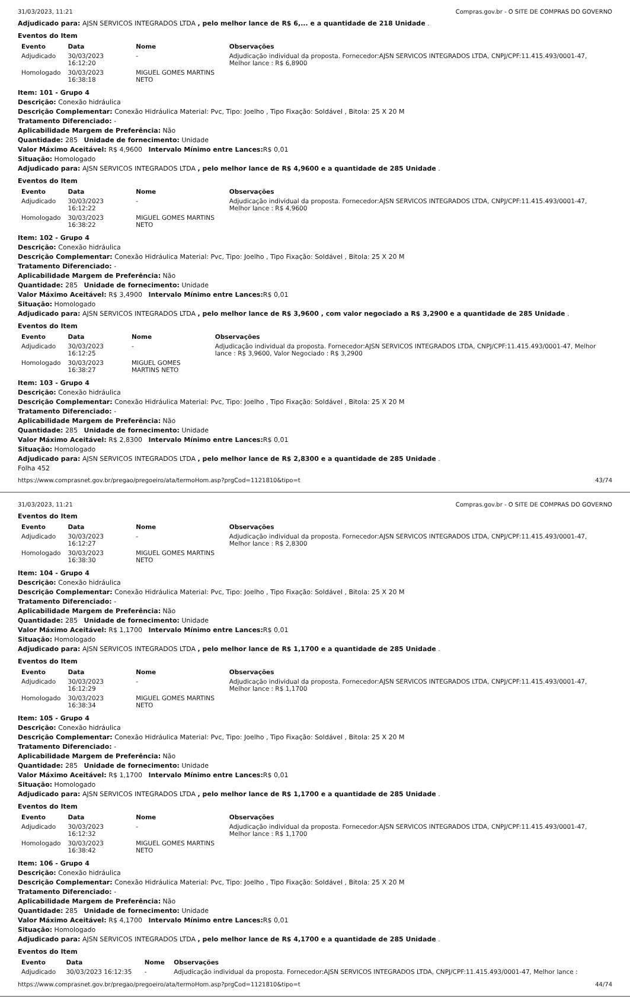31/03/2023, 11:21 Compras.gov.br - O SITE DE COMPRAS DO GOVERNO
Adjudicado para: AJSN SERVICOS INTEGRADOS LTDA , pelo melhor lance de R$ 6,... e a quantidade de 218 Unidade .
Eventos do Item
| Evento | Data | Nome | Observações |
| --- | --- | --- | --- |
| Adjudicado | 30/03/2023 16:12:20 | - | Adjudicação individual da proposta. Fornecedor:AJSN SERVICOS INTEGRADOS LTDA, CNPJ/CPF:11.415.493/0001-47, Melhor lance : R$ 6,8900 |
| Homologado | 30/03/2023 16:38:18 | MIGUEL GOMES MARTINS NETO | |
Item: 101 - Grupo 4
Descrição: Conexão hidráulica
Descrição Complementar: Conexão Hidráulica Material: Pvc, Tipo: Joelho , Tipo Fixação: Soldável , Bitola: 25 X 20 M
Tratamento Diferenciado: -
Aplicabilidade Margem de Preferência: Não
Quantidade: 285 Unidade de fornecimento: Unidade
Valor Máximo Aceitável: R$ 4,9600 Intervalo Mínimo entre Lances: R$ 0,01
Situação: Homologado
Adjudicado para: AJSN SERVICOS INTEGRADOS LTDA , pelo melhor lance de R$ 4,9600 e a quantidade de 285 Unidade .
Eventos do Item
| Evento | Data | Nome | Observações |
| --- | --- | --- | --- |
| Adjudicado | 30/03/2023 16:12:22 | - | Adjudicação individual da proposta. Fornecedor:AJSN SERVICOS INTEGRADOS LTDA, CNPJ/CPF:11.415.493/0001-47, Melhor lance : R$ 4,9600 |
| Homologado | 30/03/2023 16:38:22 | MIGUEL GOMES MARTINS NETO | |
Item: 102 - Grupo 4
Descrição: Conexão hidráulica
Descrição Complementar: Conexão Hidráulica Material: Pvc, Tipo: Joelho , Tipo Fixação: Soldável , Bitola: 25 X 20 M
Tratamento Diferenciado: -
Aplicabilidade Margem de Preferência: Não
Quantidade: 285 Unidade de fornecimento: Unidade
Valor Máximo Aceitável: R$ 3,4900 Intervalo Mínimo entre Lances: R$ 0,01
Situação: Homologado
Adjudicado para: AJSN SERVICOS INTEGRADOS LTDA , pelo melhor lance de R$ 3,9600 , com valor negociado a R$ 3,2900 e a quantidade de 285 Unidade .
Eventos do Item
| Evento | Data | Nome | Observações |
| --- | --- | --- | --- |
| Adjudicado | 30/03/2023 16:12:25 | - | Adjudicação individual da proposta. Fornecedor:AJSN SERVICOS INTEGRADOS LTDA, CNPJ/CPF:11.415.493/0001-47, Melhor lance : R$ 3,9600, Valor Negociado : R$ 3,2900 |
| Homologado | 30/03/2023 16:38:27 | MIGUEL GOMES MARTINS NETO | |
Item: 103 - Grupo 4
Descrição: Conexão hidráulica
Descrição Complementar: Conexão Hidráulica Material: Pvc, Tipo: Joelho , Tipo Fixação: Soldável , Bitola: 25 X 20 M
Tratamento Diferenciado: -
Aplicabilidade Margem de Preferência: Não
Quantidade: 285 Unidade de fornecimento: Unidade
Valor Máximo Aceitável: R$ 2,8300 Intervalo Mínimo entre Lances: R$ 0,01
Situação: Homologado
Adjudicado para: AJSN SERVICOS INTEGRADOS LTDA , pelo melhor lance de R$ 2,8300 e a quantidade de 285 Unidade .
Folha 452
https://www.comprasnet.gov.br/pregao/pregoeiro/ata/termoHom.asp?prgCod=1121810&tipo=t 43/74
31/03/2023, 11:21 Compras.gov.br - O SITE DE COMPRAS DO GOVERNO
Eventos do Item
| Evento | Data | Nome | Observações |
| --- | --- | --- | --- |
| Adjudicado | 30/03/2023 16:12:27 | - | Adjudicação individual da proposta. Fornecedor:AJSN SERVICOS INTEGRADOS LTDA, CNPJ/CPF:11.415.493/0001-47, Melhor lance : R$ 2,8300 |
| Homologado | 30/03/2023 16:38:30 | MIGUEL GOMES MARTINS NETO | |
Item: 104 - Grupo 4
Descrição: Conexão hidráulica
Descrição Complementar: Conexão Hidráulica Material: Pvc, Tipo: Joelho , Tipo Fixação: Soldável , Bitola: 25 X 20 M
Tratamento Diferenciado: -
Aplicabilidade Margem de Preferência: Não
Quantidade: 285 Unidade de fornecimento: Unidade
Valor Máximo Aceitável: R$ 1,1700 Intervalo Mínimo entre Lances: R$ 0,01
Situação: Homologado
Adjudicado para: AJSN SERVICOS INTEGRADOS LTDA , pelo melhor lance de R$ 1,1700 e a quantidade de 285 Unidade .
Eventos do Item
| Evento | Data | Nome | Observações |
| --- | --- | --- | --- |
| Adjudicado | 30/03/2023 16:12:29 | - | Adjudicação individual da proposta. Fornecedor:AJSN SERVICOS INTEGRADOS LTDA, CNPJ/CPF:11.415.493/0001-47, Melhor lance : R$ 1,1700 |
| Homologado | 30/03/2023 16:38:34 | MIGUEL GOMES MARTINS NETO | |
Item: 105 - Grupo 4
Descrição: Conexão hidráulica
Descrição Complementar: Conexão Hidráulica Material: Pvc, Tipo: Joelho , Tipo Fixação: Soldável , Bitola: 25 X 20 M
Tratamento Diferenciado: -
Aplicabilidade Margem de Preferência: Não
Quantidade: 285 Unidade de fornecimento: Unidade
Valor Máximo Aceitável: R$ 1,1700 Intervalo Mínimo entre Lances: R$ 0,01
Situação: Homologado
Adjudicado para: AJSN SERVICOS INTEGRADOS LTDA , pelo melhor lance de R$ 1,1700 e a quantidade de 285 Unidade .
Eventos do Item
| Evento | Data | Nome | Observações |
| --- | --- | --- | --- |
| Adjudicado | 30/03/2023 16:12:32 | - | Adjudicação individual da proposta. Fornecedor:AJSN SERVICOS INTEGRADOS LTDA, CNPJ/CPF:11.415.493/0001-47, Melhor lance : R$ 1,1700 |
| Homologado | 30/03/2023 16:38:42 | MIGUEL GOMES MARTINS NETO | |
Item: 106 - Grupo 4
Descrição: Conexão hidráulica
Descrição Complementar: Conexão Hidráulica Material: Pvc, Tipo: Joelho , Tipo Fixação: Soldável , Bitola: 25 X 20 M
Tratamento Diferenciado: -
Aplicabilidade Margem de Preferência: Não
Quantidade: 285 Unidade de fornecimento: Unidade
Valor Máximo Aceitável: R$ 4,1700 Intervalo Mínimo entre Lances: R$ 0,01
Situação: Homologado
Adjudicado para: AJSN SERVICOS INTEGRADOS LTDA , pelo melhor lance de R$ 4,1700 e a quantidade de 285 Unidade .
Eventos do Item
| Evento | Data | Nome | Observações |
| --- | --- | --- | --- |
| Adjudicado | 30/03/2023 16:12:35 | - | Adjudicação individual da proposta. Fornecedor:AJSN SERVICOS INTEGRADOS LTDA, CNPJ/CPF:11.415.493/0001-47, Melhor lance : |
https://www.comprasnet.gov.br/pregao/pregoeiro/ata/termoHom.asp?prgCod=1121810&tipo=t 44/74